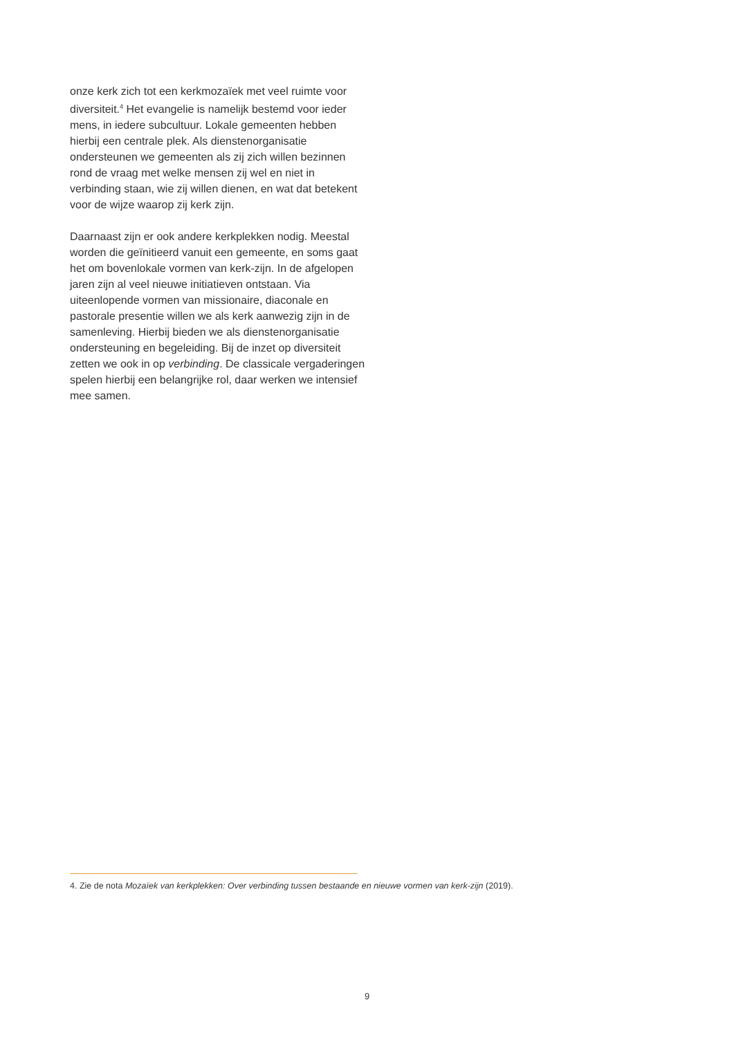onze kerk zich tot een kerkmozaïek met veel ruimte voor diversiteit.<sup>4</sup> Het evangelie is namelijk bestemd voor ieder mens, in iedere subcultuur. Lokale gemeenten hebben hierbij een centrale plek. Als dienstenorganisatie ondersteunen we gemeenten als zij zich willen bezinnen rond de vraag met welke mensen zij wel en niet in verbinding staan, wie zij willen dienen, en wat dat betekent voor de wijze waarop zij kerk zijn.
Daarnaast zijn er ook andere kerkplekken nodig. Meestal worden die geïnitieerd vanuit een gemeente, en soms gaat het om bovenlokale vormen van kerk-zijn. In de afgelopen jaren zijn al veel nieuwe initiatieven ontstaan. Via uiteenlopende vormen van missionaire, diaconale en pastorale presentie willen we als kerk aanwezig zijn in de samenleving. Hierbij bieden we als dienstenorganisatie ondersteuning en begeleiding. Bij de inzet op diversiteit zetten we ook in op verbinding. De classicale vergaderingen spelen hierbij een belangrijke rol, daar werken we intensief mee samen.
4. Zie de nota Mozaïek van kerkplekken: Over verbinding tussen bestaande en nieuwe vormen van kerk-zijn (2019).
9